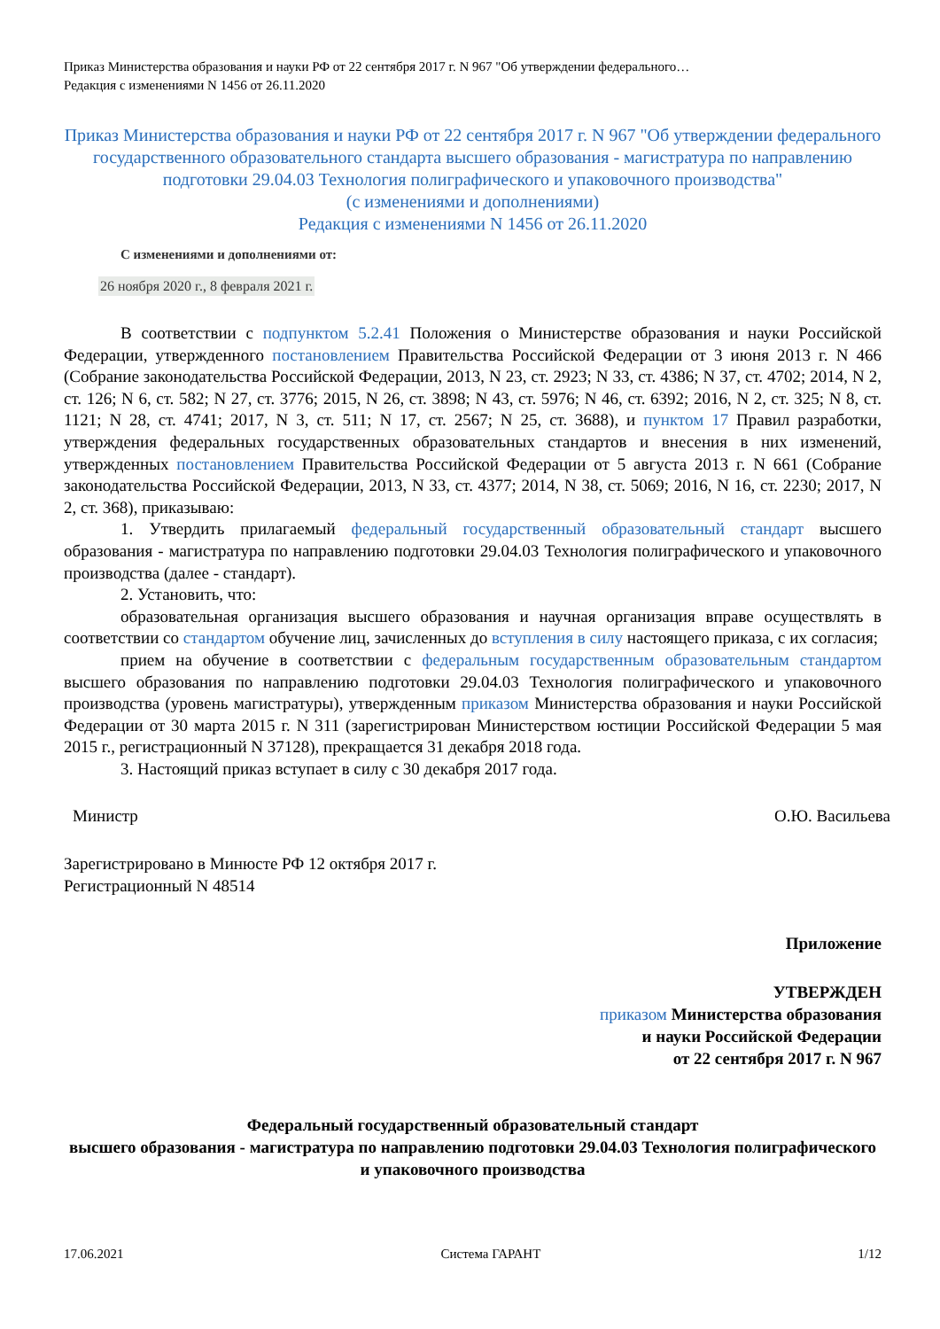Приказ Министерства образования и науки РФ от 22 сентября 2017 г. N 967 "Об утверждении федерального…
Редакция с изменениями N 1456 от 26.11.2020
Приказ Министерства образования и науки РФ от 22 сентября 2017 г. N 967 "Об утверждении федерального государственного образовательного стандарта высшего образования - магистратура по направлению подготовки 29.04.03 Технология полиграфического и упаковочного производства"
(с изменениями и дополнениями)
Редакция с изменениями N 1456 от 26.11.2020
С изменениями и дополнениями от:
26 ноября 2020 г., 8 февраля 2021 г.
В соответствии с подпунктом 5.2.41 Положения о Министерстве образования и науки Российской Федерации, утвержденного постановлением Правительства Российской Федерации от 3 июня 2013 г. N 466 (Собрание законодательства Российской Федерации, 2013, N 23, ст. 2923; N 33, ст. 4386; N 37, ст. 4702; 2014, N 2, ст. 126; N 6, ст. 582; N 27, ст. 3776; 2015, N 26, ст. 3898; N 43, ст. 5976; N 46, ст. 6392; 2016, N 2, ст. 325; N 8, ст. 1121; N 28, ст. 4741; 2017, N 3, ст. 511; N 17, ст. 2567; N 25, ст. 3688), и пунктом 17 Правил разработки, утверждения федеральных государственных образовательных стандартов и внесения в них изменений, утвержденных постановлением Правительства Российской Федерации от 5 августа 2013 г. N 661 (Собрание законодательства Российской Федерации, 2013, N 33, ст. 4377; 2014, N 38, ст. 5069; 2016, N 16, ст. 2230; 2017, N 2, ст. 368), приказываю:
1. Утвердить прилагаемый федеральный государственный образовательный стандарт высшего образования - магистратура по направлению подготовки 29.04.03 Технология полиграфического и упаковочного производства (далее - стандарт).
2. Установить, что:
образовательная организация высшего образования и научная организация вправе осуществлять в соответствии со стандартом обучение лиц, зачисленных до вступления в силу настоящего приказа, с их согласия;
прием на обучение в соответствии с федеральным государственным образовательным стандартом высшего образования по направлению подготовки 29.04.03 Технология полиграфического и упаковочного производства (уровень магистратуры), утвержденным приказом Министерства образования и науки Российской Федерации от 30 марта 2015 г. N 311 (зарегистрирован Министерством юстиции Российской Федерации 5 мая 2015 г., регистрационный N 37128), прекращается 31 декабря 2018 года.
3. Настоящий приказ вступает в силу с 30 декабря 2017 года.
Министр О.Ю. Васильева
Зарегистрировано в Минюсте РФ 12 октября 2017 г.
Регистрационный N 48514
Приложение
УТВЕРЖДЕН
приказом Министерства образования
и науки Российской Федерации
от 22 сентября 2017 г. N 967
Федеральный государственный образовательный стандарт
высшего образования - магистратура по направлению подготовки 29.04.03 Технология полиграфического и упаковочного производства
17.06.2021 Система ГАРАНТ 1/12